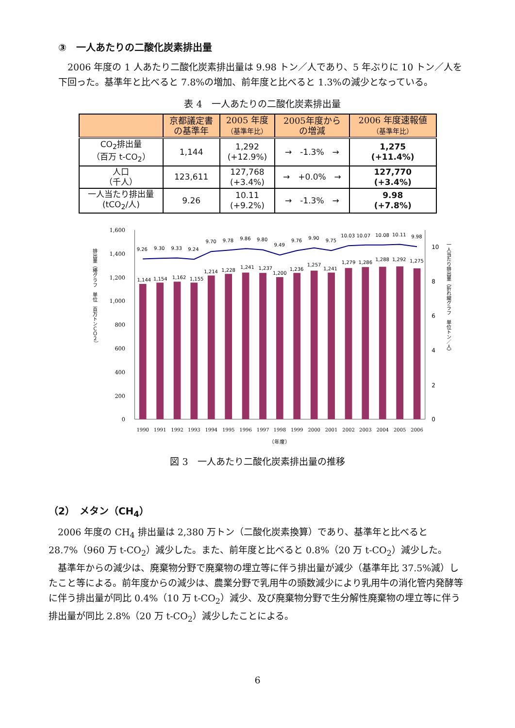③　一人あたりの二酸化炭素排出量
2006 年度の 1 人あたり二酸化炭素排出量は 9.98 トン／人であり、5 年ぶりに 10 トン／人を下回った。基準年と比べると 7.8%の増加、前年度と比べると 1.3%の減少となっている。
表 4　一人あたりの二酸化炭素排出量
| | 京都議定書 の基準年 | 2005 年度 （基準年比） | 2005年度から の増減 | 2006 年度速報値 （基準年比） |
| --- | --- | --- | --- | --- |
| CO<sub>2</sub>排出量 （百万 t-CO<sub>2</sub>） | 1,144 | 1,292 (+12.9%) | → -1.3% → | 1,275 (+11.4%) |
| 人口 （千人） | 123,611 | 127,768 (+3.4%) | → +0.0% → | 127,770 (+3.4%) |
| 一人当たり排出量 (tCO<sub>2</sub>/人) | 9.26 | 10.11 (+9.2%) | → -1.3% → | 9.98 (+7.8%) |
1,600
1,400
1,200
1,000
800
600
400
200
0
10
8
6
4
2
0
排出量（棒グラフ　単位　百万トンＣＯ２）
一人当たり排出量（折れ線グラフ　単位トン／人）
1,144
1,154
1,162
1,155
1,214
1,228
1,241
1,237
1,200
1,236
1,257
1,241
1,279
1,286
1,288
1,292
1,275
9.26
9.30
9.33
9.24
9.70
9.78
9.86
9.80
9.49
9.76
9.90
9.75
10.03
10.07
10.08
10.11
9.98
1990
1991
1992
1993
1994
1995
1996
1997
1998
1999
2000
2001
2002
2003
2004
2005
2006
（年度）
図 3　一人あたり二酸化炭素排出量の推移
（2）　メタン（CH<sub>4</sub>）
2006 年度の CH<sub>4</sub> 排出量は 2,380 万トン（二酸化炭素換算）であり、基準年と比べると 28.7%（960 万 t-CO<sub>2</sub>）減少した。また、前年度と比べると 0.8%（20 万 t-CO<sub>2</sub>）減少した。
基準年からの減少は、廃棄物分野で廃棄物の埋立等に伴う排出量が減少（基準年比 37.5%減）したこと等による。前年度からの減少は、農業分野で乳用牛の頭数減少により乳用牛の消化管内発酵等に伴う排出量が同比 0.4%（10 万 t-CO<sub>2</sub>）減少、及び廃棄物分野で生分解性廃棄物の埋立等に伴う排出量が同比 2.8%（20 万 t-CO<sub>2</sub>）減少したことによる。
6